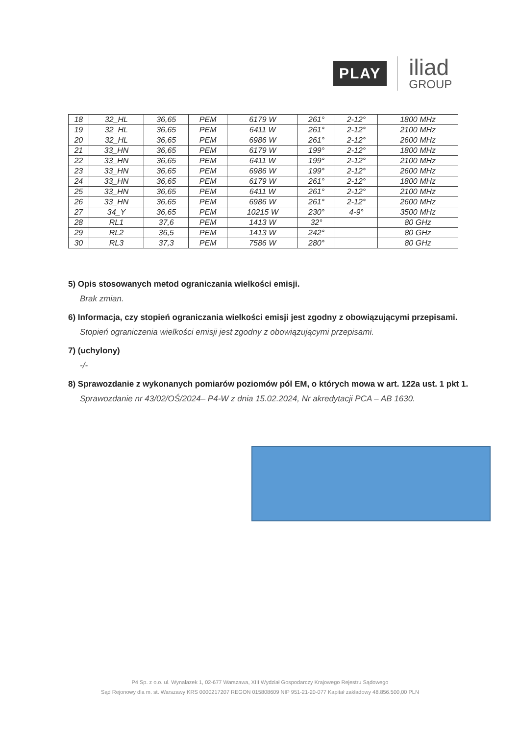PLAY
iliad
GROUP
| 18 | 32_HL | 36,65 | PEM | 6179 W | 261° | 2-12° | 1800 MHz |
| 19 | 32_HL | 36,65 | PEM | 6411 W | 261° | 2-12° | 2100 MHz |
| 20 | 32_HL | 36,65 | PEM | 6986 W | 261° | 2-12° | 2600 MHz |
| 21 | 33_HN | 36,65 | PEM | 6179 W | 199° | 2-12° | 1800 MHz |
| 22 | 33_HN | 36,65 | PEM | 6411 W | 199° | 2-12° | 2100 MHz |
| 23 | 33_HN | 36,65 | PEM | 6986 W | 199° | 2-12° | 2600 MHz |
| 24 | 33_HN | 36,65 | PEM | 6179 W | 261° | 2-12° | 1800 MHz |
| 25 | 33_HN | 36,65 | PEM | 6411 W | 261° | 2-12° | 2100 MHz |
| 26 | 33_HN | 36,65 | PEM | 6986 W | 261° | 2-12° | 2600 MHz |
| 27 | 34_Y | 36,65 | PEM | 10215 W | 230° | 4-9° | 3500 MHz |
| 28 | RL1 | 37,6 | PEM | 1413 W | 32° | | 80 GHz |
| 29 | RL2 | 36,5 | PEM | 1413 W | 242° | | 80 GHz |
| 30 | RL3 | 37,3 | PEM | 7586 W | 280° | | 80 GHz |
5) Opis stosowanych metod ograniczania wielkości emisji.
Brak zmian.
6) Informacja, czy stopień ograniczania wielkości emisji jest zgodny z obowiązującymi przepisami.
Stopień ograniczenia wielkości emisji jest zgodny z obowiązującymi przepisami.
7) (uchylony)
-/-
8) Sprawozdanie z wykonanych pomiarów poziomów pól EM, o których mowa w art. 122a ust. 1 pkt 1.
Sprawozdanie nr 43/02/OŚ/2024– P4-W z dnia 15.02.2024, Nr akredytacji PCA – AB 1630.
P4 Sp. z o.o. ul. Wynalazek 1, 02-677 Warszawa, XIII Wydział Gospodarczy Krajowego Rejestru Sądowego
Sąd Rejonowy dla m. st. Warszawy KRS 0000217207 REGON 015808609 NIP 951-21-20-077 Kapitał zakładowy 48.856.500,00 PLN